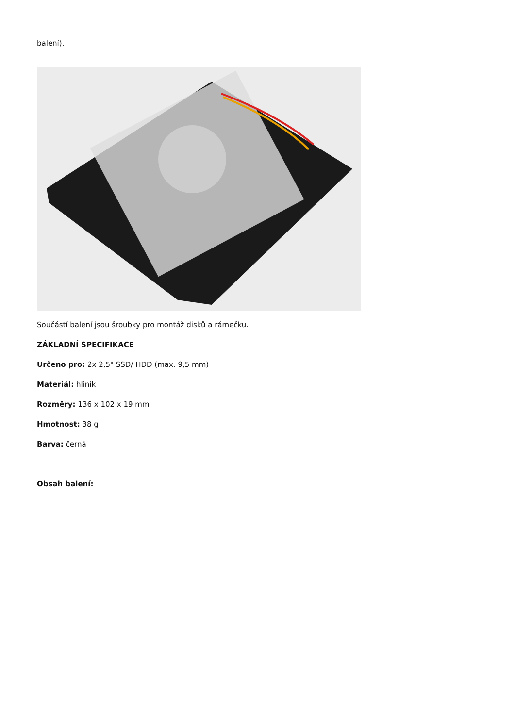balení).
Součástí balení jsou šroubky pro montáž disků a rámečku.
ZÁKLADNÍ SPECIFIKACE
Určeno pro: 2x 2,5" SSD/ HDD (max. 9,5 mm)
Materiál: hliník
Rozměry: 136 x 102 x 19 mm
Hmotnost: 38 g
Barva: černá
Obsah balení: